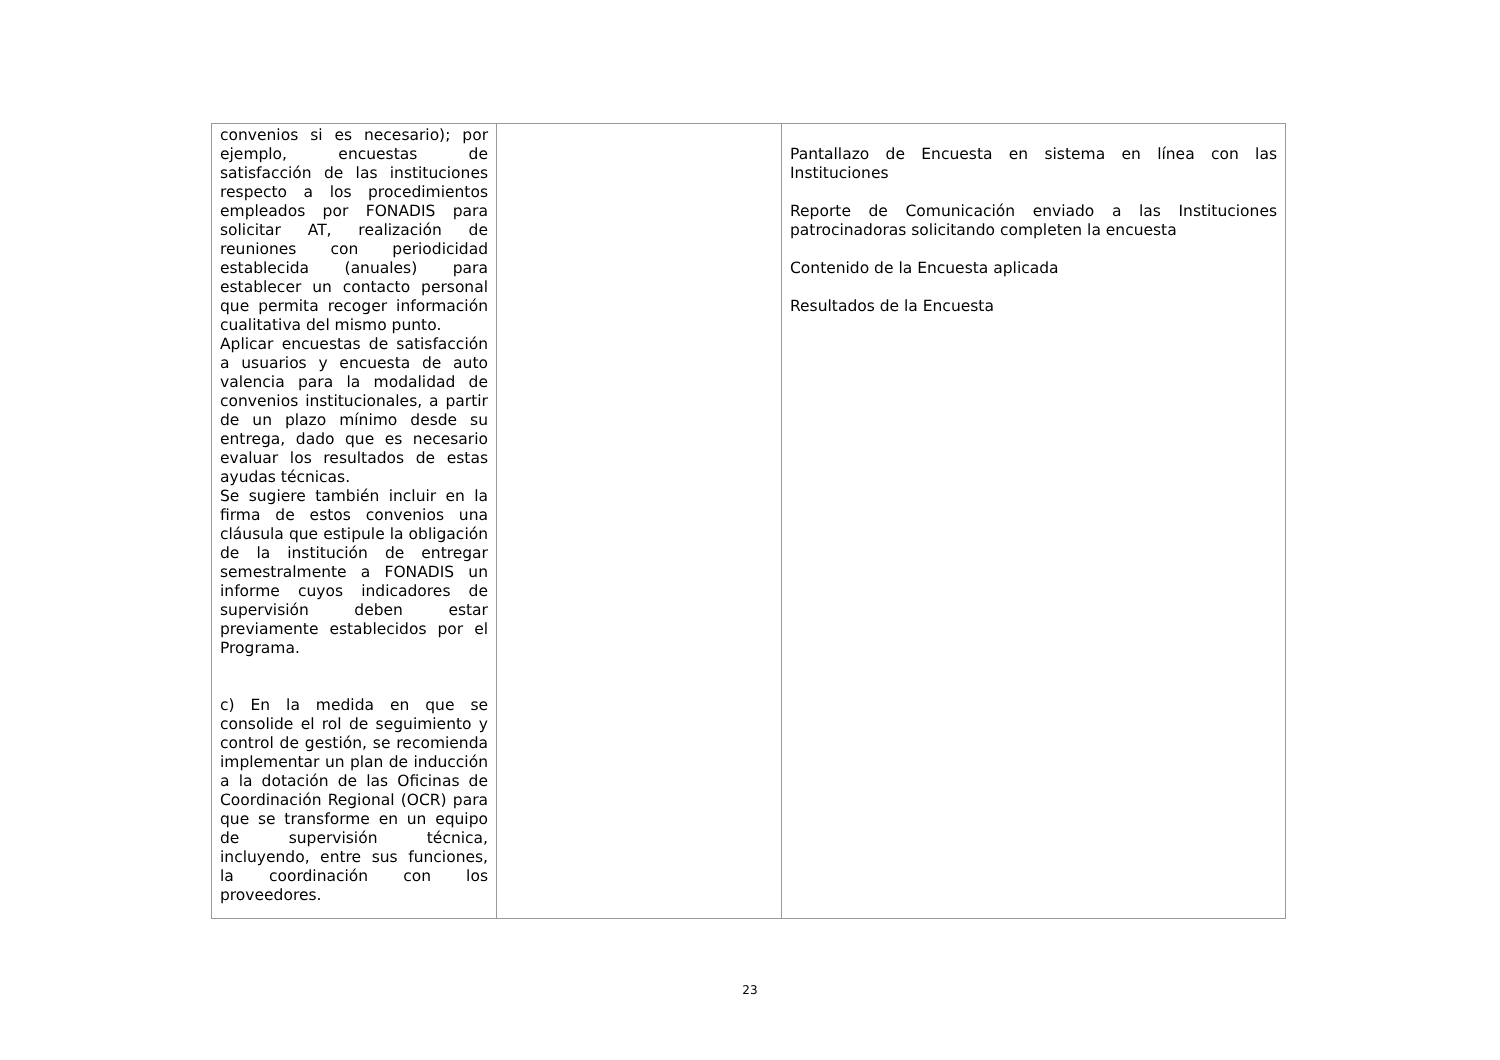| convenios si es necesario); por ejemplo, encuestas de satisfacción de las instituciones respecto a los procedimientos empleados por FONADIS para solicitar AT, realización de reuniones con periodicidad establecida (anuales) para establecer un contacto personal que permita recoger información cualitativa del mismo punto. Aplicar encuestas de satisfacción a usuarios y encuesta de auto valencia para la modalidad de convenios institucionales, a partir de un plazo mínimo desde su entrega, dado que es necesario evaluar los resultados de estas ayudas técnicas. Se sugiere también incluir en la firma de estos convenios una cláusula que estipule la obligación de la institución de entregar semestralmente a FONADIS un informe cuyos indicadores de supervisión deben estar previamente establecidos por el Programa. c) En la medida en que se consolide el rol de seguimiento y control de gestión, se recomienda implementar un plan de inducción a la dotación de las Oficinas de Coordinación Regional (OCR) para que se transforme en un equipo de supervisión técnica, incluyendo, entre sus funciones, la coordinación con los proveedores. | | Pantallazo de Encuesta en sistema en línea con las Instituciones Reporte de Comunicación enviado a las Instituciones patrocinadoras solicitando completen la encuesta Contenido de la Encuesta aplicada Resultados de la Encuesta |
23